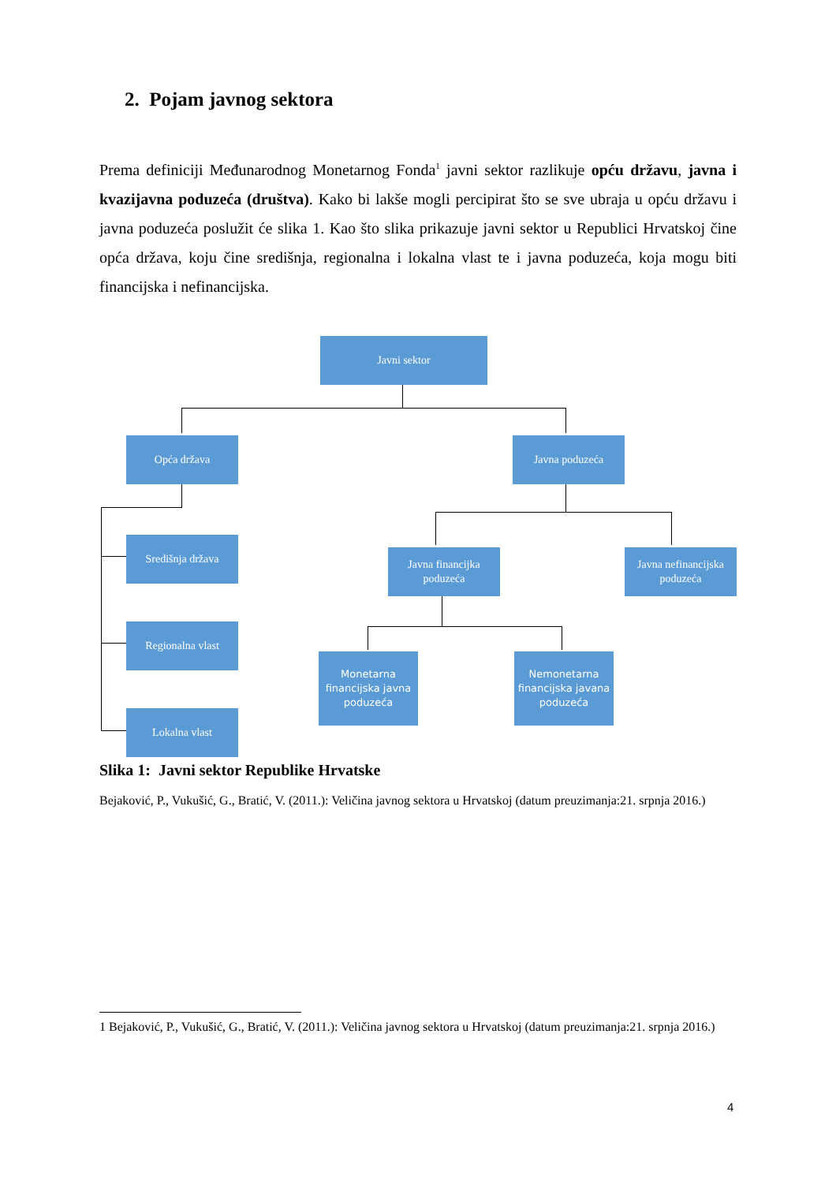2. Pojam javnog sektora
Prema definiciji Međunarodnog Monetarnog Fonda<sup>1</sup> javni sektor razlikuje opću državu, javna i kvazijavna poduzeća (društva). Kako bi lakše mogli percipirat što se sve ubraja u opću državu i javna poduzeća poslužit će slika 1. Kao što slika prikazuje javni sektor u Republici Hrvatskoj čine opća država, koju čine središnja, regionalna i lokalna vlast te i javna poduzeća, koja mogu biti financijska i nefinancijska.
Javni sektor
Opća država Javna poduzeća
Središnja država
Javna financijka poduzeća
Javna nefinancijska poduzeća
Regionalna vlast
Monetarna financijska javna poduzeća
Nemonetarna financijska javana poduzeća
Lokalna vlast
Slika 1: Javni sektor Republike Hrvatske
Bejaković, P., Vukušić, G., Bratić, V. (2011.): Veličina javnog sektora u Hrvatskoj (datum preuzimanja:21. srpnja 2016.)
1 Bejaković, P., Vukušić, G., Bratić, V. (2011.): Veličina javnog sektora u Hrvatskoj (datum preuzimanja:21. srpnja 2016.)
4